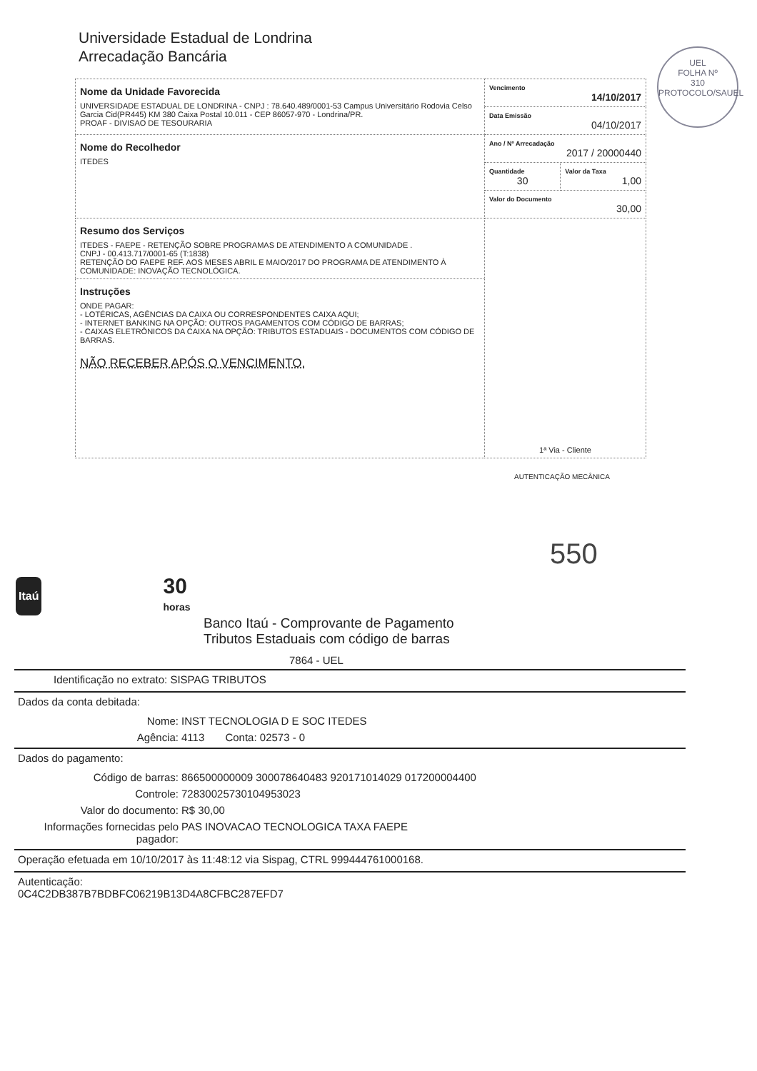Universidade Estadual de Londrina
Arrecadação Bancária
UEL
FOLHA Nº
310
PROTOCOLO/SAUEL
| Nome da Unidade Favorecida UNIVERSIDADE ESTADUAL DE LONDRINA - CNPJ : 78.640.489/0001-53 Campus Universitário Rodovia Celso Garcia Cid(PR445) KM 380 Caixa Postal 10.011 - CEP 86057-970 - Londrina/PR. PROAF - DIVISAO DE TESOURARIA | Vencimento 14/10/2017 | |
| | Data Emissão 04/10/2017 | |
| Nome do Recolhedor ITEDES | Ano / Nº Arrecadação 2017 / 20000440 | |
| | Quantidade 30 | Valor da Taxa 1,00 |
| | Valor do Documento 30,00 | |
| Resumo dos Serviços ITEDES - FAEPE - RETENÇÃO SOBRE PROGRAMAS DE ATENDIMENTO A COMUNIDADE . CNPJ - 00.413.717/0001-65 (T:1838) RETENÇÃO DO FAEPE REF. AOS MESES ABRIL E MAIO/2017 DO PROGRAMA DE ATENDIMENTO À COMUNIDADE: INOVAÇÃO TECNOLÓGICA. | 1ª Via - Cliente | |
| Instruções ONDE PAGAR: - LOTÉRICAS, AGÊNCIAS DA CAIXA OU CORRESPONDENTES CAIXA AQUI; - INTERNET BANKING NA OPÇÃO: OUTROS PAGAMENTOS COM CÓDIGO DE BARRAS; - CAIXAS ELETRÔNICOS DA CAIXA NA OPÇÃO: TRIBUTOS ESTADUAIS - DOCUMENTOS COM CÓDIGO DE BARRAS. NÃO RECEBER APÓS O VENCIMENTO. | | |
AUTENTICAÇÃO MECÂNICA
550
Itaú 30
horas
Banco Itaú - Comprovante de Pagamento
Tributos Estaduais com código de barras
7864 - UEL
Identificação no extrato: SISPAG TRIBUTOS
Dados da conta debitada:
Nome: INST TECNOLOGIA D E SOC ITEDES
Agência: 4113 Conta: 02573 - 0
Dados do pagamento:
Código de barras: 866500000009 300078640483 920171014029 017200004400
Controle: 72830025730104953023
Valor do documento: R$ 30,00
Informações fornecidas pelo pagador: PAS INOVACAO TECNOLOGICA TAXA FAEPE
Operação efetuada em 10/10/2017 às 11:48:12 via Sispag, CTRL 999444761000168.
Autenticação:
0C4C2DB387B7BDBFC06219B13D4A8CFBC287EFD7